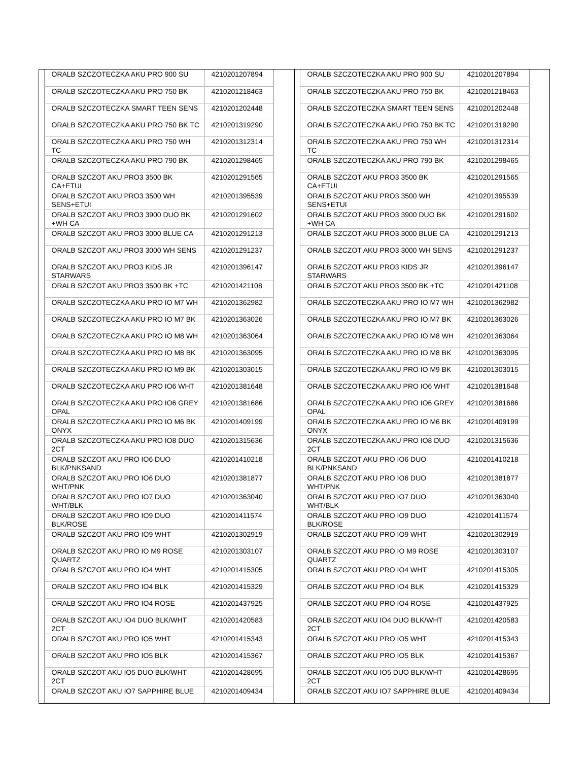| | ORALB SZCZOTECZKA AKU PRO 900 SU | 4210201207894 | |
| | ORALB SZCZOTECZKA AKU PRO 750 BK | 4210201218463 | |
| | ORALB SZCZOTECZKA SMART TEEN SENS | 4210201202448 | |
| | ORALB SZCZOTECZKA AKU PRO 750 BK TC | 4210201319290 | |
| | ORALB SZCZOTECZKA AKU PRO 750 WH TC | 4210201312314 | |
| | ORALB SZCZOTECZKA AKU PRO 790 BK | 4210201298465 | |
| | ORALB SZCZOT AKU PRO3 3500 BK CA+ETUI | 4210201291565 | |
| | ORALB SZCZOT AKU PRO3 3500 WH SENS+ETUI | 4210201395539 | |
| | ORALB SZCZOT AKU PRO3 3900 DUO BK +WH CA | 4210201291602 | |
| | ORALB SZCZOT AKU PRO3 3000 BLUE CA | 4210201291213 | |
| | ORALB SZCZOT AKU PRO3 3000 WH SENS | 4210201291237 | |
| | ORALB SZCZOT AKU PRO3 KIDS JR STARWARS | 4210201396147 | |
| | ORALB SZCZOT AKU PRO3 3500 BK +TC | 4210201421108 | |
| | ORALB SZCZOTECZKA AKU PRO IO M7 WH | 4210201362982 | |
| | ORALB SZCZOTECZKA AKU PRO IO M7 BK | 4210201363026 | |
| | ORALB SZCZOTECZKA AKU PRO IO M8 WH | 4210201363064 | |
| | ORALB SZCZOTECZKA AKU PRO IO M8 BK | 4210201363095 | |
| | ORALB SZCZOTECZKA AKU PRO IO M9 BK | 4210201303015 | |
| | ORALB SZCZOTECZKA AKU PRO IO6 WHT | 4210201381648 | |
| | ORALB SZCZOTECZKA AKU PRO IO6 GREY OPAL | 4210201381686 | |
| | ORALB SZCZOTECZKA AKU PRO IO M6 BK ONYX | 4210201409199 | |
| | ORALB SZCZOTECZKA AKU PRO IO8 DUO 2CT | 4210201315636 | |
| | ORALB SZCZOT AKU PRO IO6 DUO BLK/PNKSAND | 4210201410218 | |
| | ORALB SZCZOT AKU PRO IO6 DUO WHT/PNK | 4210201381877 | |
| | ORALB SZCZOT AKU PRO IO7 DUO WHT/BLK | 4210201363040 | |
| | ORALB SZCZOT AKU PRO IO9 DUO BLK/ROSE | 4210201411574 | |
| | ORALB SZCZOT AKU PRO IO9 WHT | 4210201302919 | |
| | ORALB SZCZOT AKU PRO IO M9 ROSE QUARTZ | 4210201303107 | |
| | ORALB SZCZOT AKU PRO IO4 WHT | 4210201415305 | |
| | ORALB SZCZOT AKU PRO IO4 BLK | 4210201415329 | |
| | ORALB SZCZOT AKU PRO IO4 ROSE | 4210201437925 | |
| | ORALB SZCZOT AKU IO4 DUO BLK/WHT 2CT | 4210201420583 | |
| | ORALB SZCZOT AKU PRO IO5 WHT | 4210201415343 | |
| | ORALB SZCZOT AKU PRO IO5 BLK | 4210201415367 | |
| | ORALB SZCZOT AKU IO5 DUO BLK/WHT 2CT | 4210201428695 | |
| | ORALB SZCZOT AKU IO7 SAPPHIRE BLUE | 4210201409434 | |
| | ORALB SZCZOTECZKA AKU PRO 900 SU | 4210201207894 | |
| | ORALB SZCZOTECZKA AKU PRO 750 BK | 4210201218463 | |
| | ORALB SZCZOTECZKA SMART TEEN SENS | 4210201202448 | |
| | ORALB SZCZOTECZKA AKU PRO 750 BK TC | 4210201319290 | |
| | ORALB SZCZOTECZKA AKU PRO 750 WH TC | 4210201312314 | |
| | ORALB SZCZOTECZKA AKU PRO 790 BK | 4210201298465 | |
| | ORALB SZCZOT AKU PRO3 3500 BK CA+ETUI | 4210201291565 | |
| | ORALB SZCZOT AKU PRO3 3500 WH SENS+ETUI | 4210201395539 | |
| | ORALB SZCZOT AKU PRO3 3900 DUO BK +WH CA | 4210201291602 | |
| | ORALB SZCZOT AKU PRO3 3000 BLUE CA | 4210201291213 | |
| | ORALB SZCZOT AKU PRO3 3000 WH SENS | 4210201291237 | |
| | ORALB SZCZOT AKU PRO3 KIDS JR STARWARS | 4210201396147 | |
| | ORALB SZCZOT AKU PRO3 3500 BK +TC | 4210201421108 | |
| | ORALB SZCZOTECZKA AKU PRO IO M7 WH | 4210201362982 | |
| | ORALB SZCZOTECZKA AKU PRO IO M7 BK | 4210201363026 | |
| | ORALB SZCZOTECZKA AKU PRO IO M8 WH | 4210201363064 | |
| | ORALB SZCZOTECZKA AKU PRO IO M8 BK | 4210201363095 | |
| | ORALB SZCZOTECZKA AKU PRO IO M9 BK | 4210201303015 | |
| | ORALB SZCZOTECZKA AKU PRO IO6 WHT | 4210201381648 | |
| | ORALB SZCZOTECZKA AKU PRO IO6 GREY OPAL | 4210201381686 | |
| | ORALB SZCZOTECZKA AKU PRO IO M6 BK ONYX | 4210201409199 | |
| | ORALB SZCZOTECZKA AKU PRO IO8 DUO 2CT | 4210201315636 | |
| | ORALB SZCZOT AKU PRO IO6 DUO BLK/PNKSAND | 4210201410218 | |
| | ORALB SZCZOT AKU PRO IO6 DUO WHT/PNK | 4210201381877 | |
| | ORALB SZCZOT AKU PRO IO7 DUO WHT/BLK | 4210201363040 | |
| | ORALB SZCZOT AKU PRO IO9 DUO BLK/ROSE | 4210201411574 | |
| | ORALB SZCZOT AKU PRO IO9 WHT | 4210201302919 | |
| | ORALB SZCZOT AKU PRO IO M9 ROSE QUARTZ | 4210201303107 | |
| | ORALB SZCZOT AKU PRO IO4 WHT | 4210201415305 | |
| | ORALB SZCZOT AKU PRO IO4 BLK | 4210201415329 | |
| | ORALB SZCZOT AKU PRO IO4 ROSE | 4210201437925 | |
| | ORALB SZCZOT AKU IO4 DUO BLK/WHT 2CT | 4210201420583 | |
| | ORALB SZCZOT AKU PRO IO5 WHT | 4210201415343 | |
| | ORALB SZCZOT AKU PRO IO5 BLK | 4210201415367 | |
| | ORALB SZCZOT AKU IO5 DUO BLK/WHT 2CT | 4210201428695 | |
| | ORALB SZCZOT AKU IO7 SAPPHIRE BLUE | 4210201409434 | |